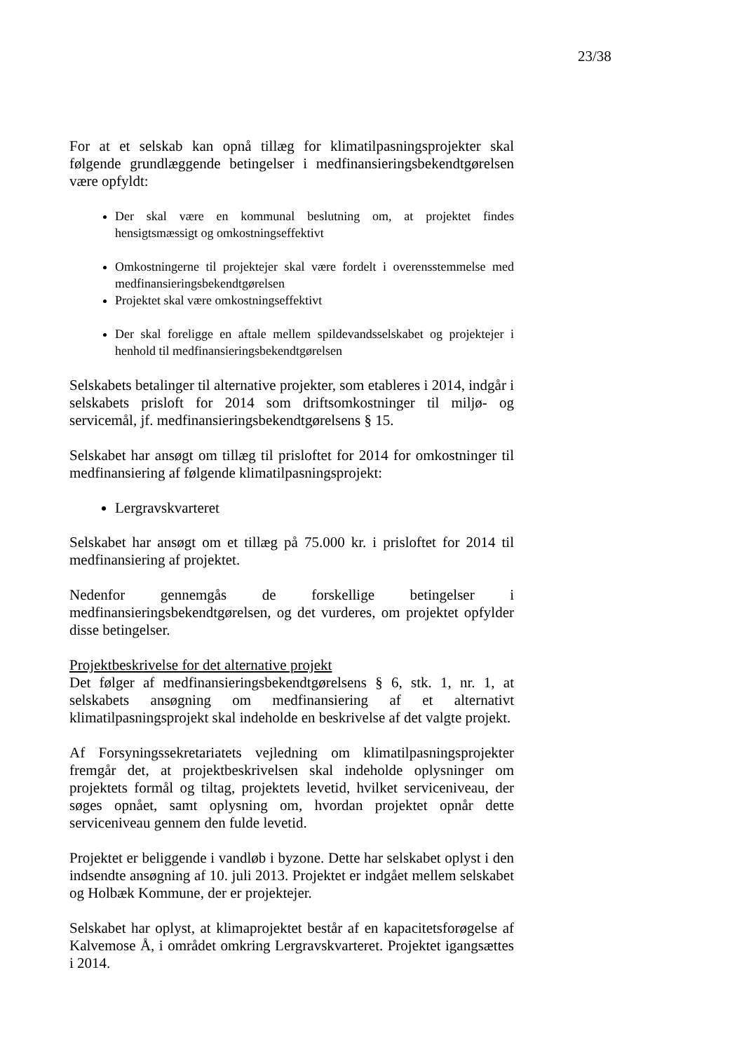23/38
For at et selskab kan opnå tillæg for klimatilpasningsprojekter skal følgende grundlæggende betingelser i medfinansieringsbekendtgørelsen være opfyldt:
Der skal være en kommunal beslutning om, at projektet findes hensigtsmæssigt og omkostningseffektivt
Omkostningerne til projektejer skal være fordelt i overensstemmelse med medfinansieringsbekendtgørelsen
Projektet skal være omkostningseffektivt
Der skal foreligge en aftale mellem spildevandsselskabet og projektejer i henhold til medfinansieringsbekendtgørelsen
Selskabets betalinger til alternative projekter, som etableres i 2014, indgår i selskabets prisloft for 2014 som driftsomkostninger til miljø- og servicemål, jf. medfinansieringsbekendtgørelsens § 15.
Selskabet har ansøgt om tillæg til prisloftet for 2014 for omkostninger til medfinansiering af følgende klimatilpasningsprojekt:
Lergravskvarteret
Selskabet har ansøgt om et tillæg på 75.000 kr. i prisloftet for 2014 til medfinansiering af projektet.
Nedenfor gennemgås de forskellige betingelser i medfinansieringsbekendtgørelsen, og det vurderes, om projektet opfylder disse betingelser.
Projektbeskrivelse for det alternative projekt
Det følger af medfinansieringsbekendtgørelsens § 6, stk. 1, nr. 1, at selskabets ansøgning om medfinansiering af et alternativt klimatilpasningsprojekt skal indeholde en beskrivelse af det valgte projekt.
Af Forsyningssekretariatets vejledning om klimatilpasningsprojekter fremgår det, at projektbeskrivelsen skal indeholde oplysninger om projektets formål og tiltag, projektets levetid, hvilket serviceniveau, der søges opnået, samt oplysning om, hvordan projektet opnår dette serviceniveau gennem den fulde levetid.
Projektet er beliggende i vandløb i byzone. Dette har selskabet oplyst i den indsendte ansøgning af 10. juli 2013. Projektet er indgået mellem selskabet og Holbæk Kommune, der er projektejer.
Selskabet har oplyst, at klimaprojektet består af en kapacitetsforøgelse af Kalvemose Å, i området omkring Lergravskvarteret. Projektet igangsættes i 2014.